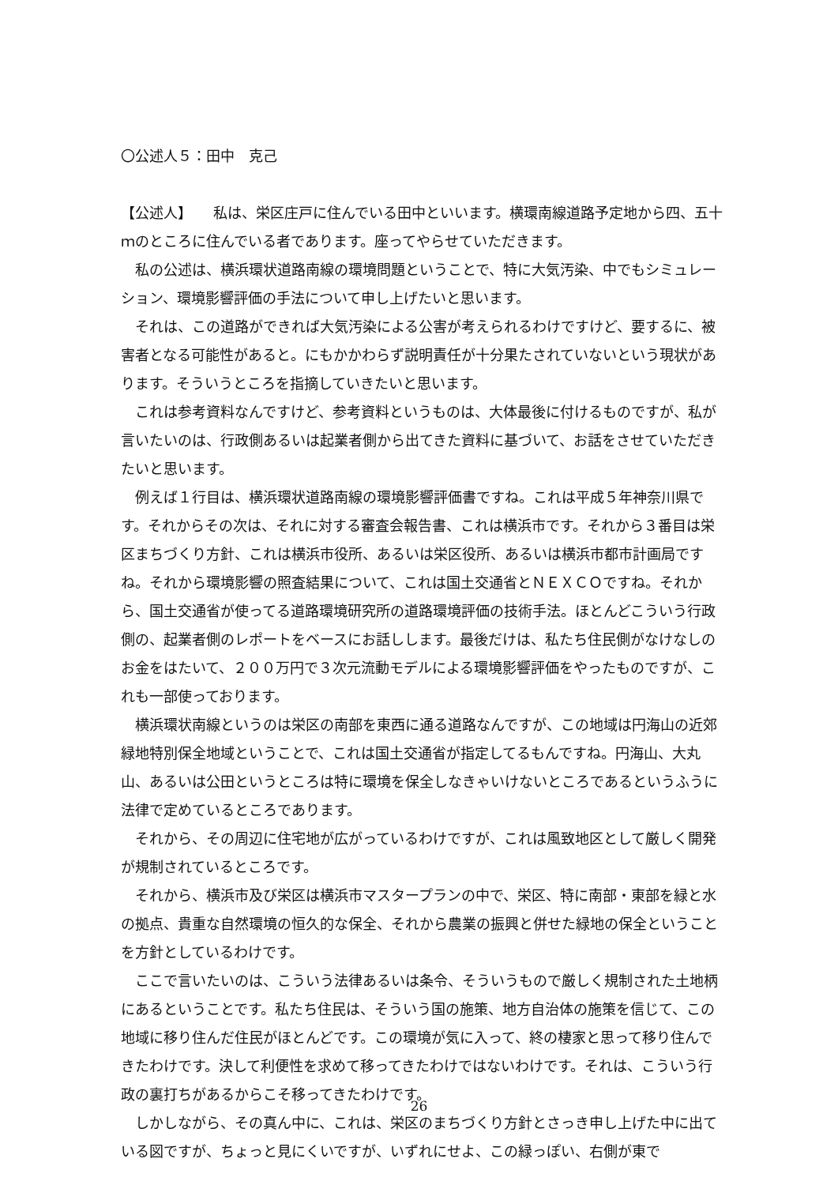〇公述人５：田中　克己
【公述人】　　私は、栄区庄戸に住んでいる田中といいます。横環南線道路予定地から四、五十ｍのところに住んでいる者であります。座ってやらせていただきます。
私の公述は、横浜環状道路南線の環境問題ということで、特に大気汚染、中でもシミュレーション、環境影響評価の手法について申し上げたいと思います。
それは、この道路ができれば大気汚染による公害が考えられるわけですけど、要するに、被害者となる可能性があると。にもかかわらず説明責任が十分果たされていないという現状があります。そういうところを指摘していきたいと思います。
これは参考資料なんですけど、参考資料というものは、大体最後に付けるものですが、私が言いたいのは、行政側あるいは起業者側から出てきた資料に基づいて、お話をさせていただきたいと思います。
例えば１行目は、横浜環状道路南線の環境影響評価書ですね。これは平成５年神奈川県です。それからその次は、それに対する審査会報告書、これは横浜市です。それから３番目は栄区まちづくり方針、これは横浜市役所、あるいは栄区役所、あるいは横浜市都市計画局ですね。それから環境影響の照査結果について、これは国土交通省とＮＥＸＣＯですね。それから、国土交通省が使ってる道路環境研究所の道路環境評価の技術手法。ほとんどこういう行政側の、起業者側のレポートをベースにお話しします。最後だけは、私たち住民側がなけなしのお金をはたいて、２００万円で３次元流動モデルによる環境影響評価をやったものですが、これも一部使っております。
横浜環状南線というのは栄区の南部を東西に通る道路なんですが、この地域は円海山の近郊緑地特別保全地域ということで、これは国土交通省が指定してるもんですね。円海山、大丸山、あるいは公田というところは特に環境を保全しなきゃいけないところであるというふうに法律で定めているところであります。
それから、その周辺に住宅地が広がっているわけですが、これは風致地区として厳しく開発が規制されているところです。
それから、横浜市及び栄区は横浜市マスタープランの中で、栄区、特に南部・東部を緑と水の拠点、貴重な自然環境の恒久的な保全、それから農業の振興と併せた緑地の保全ということを方針としているわけです。
ここで言いたいのは、こういう法律あるいは条令、そういうもので厳しく規制された土地柄にあるということです。私たち住民は、そういう国の施策、地方自治体の施策を信じて、この地域に移り住んだ住民がほとんどです。この環境が気に入って、終の棲家と思って移り住んできたわけです。決して利便性を求めて移ってきたわけではないわけです。それは、こういう行政の裏打ちがあるからこそ移ってきたわけです。
しかしながら、その真ん中に、これは、栄区のまちづくり方針とさっき申し上げた中に出ている図ですが、ちょっと見にくいですが、いずれにせよ、この緑っぽい、右側が東で
26